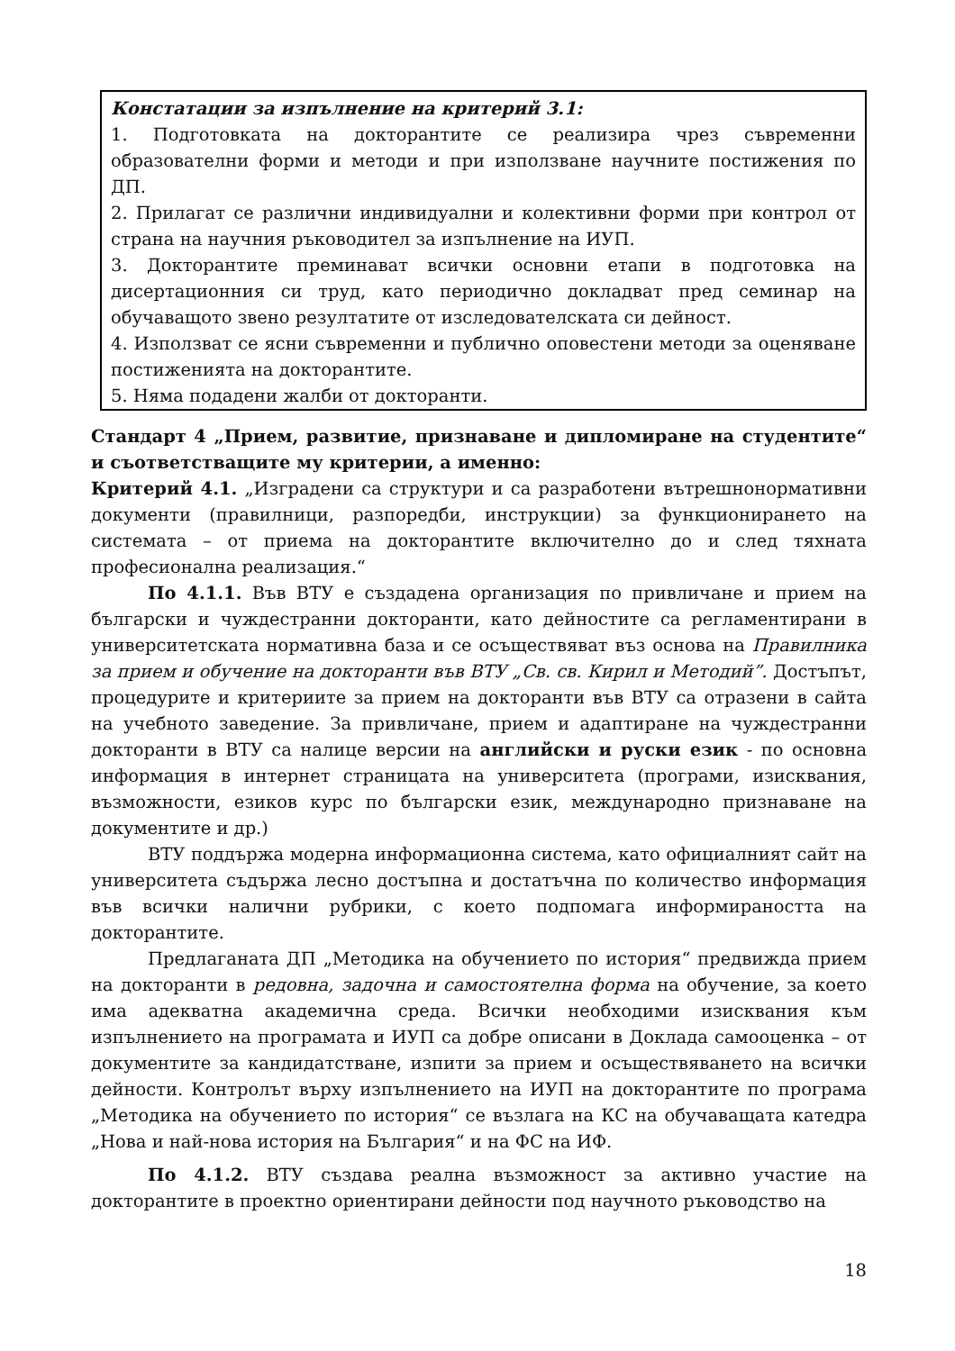Констатации за изпълнение на критерий 3.1:
1. Подготовката на докторантите се реализира чрез съвременни образователни форми и методи и при използване научните постижения по ДП.
2. Прилагат се различни индивидуални и колективни форми при контрол от страна на научния ръководител за изпълнение на ИУП.
3. Докторантите преминават всички основни етапи в подготовка на дисертационния си труд, като периодично докладват пред семинар на обучаващото звено резултатите от изследователската си дейност.
4. Използват се ясни съвременни и публично оповестени методи за оценяване постиженията на докторантите.
5. Няма подадени жалби от докторанти.
Стандарт 4 „Прием, развитие, признаване и дипломиране на студентите“ и съответстващите му критерии, а именно:
Критерий 4.1. „Изградени са структури и са разработени вътрешнонормативни документи (правилници, разпоредби, инструкции) за функционирането на системата – от приема на докторантите включително до и след тяхната професионална реализация.“
По 4.1.1. Във ВТУ е създадена организация по привличане и прием на български и чуждестранни докторанти, като дейностите са регламентирани в университетската нормативна база и се осъществяват въз основа на Правилника за прием и обучение на докторанти във ВТУ „Св. св. Кирил и Методий”. Достъпът, процедурите и критериите за прием на докторанти във ВТУ са отразени в сайта на учебното заведение. За привличане, прием и адаптиране на чуждестранни докторанти в ВТУ са налице версии на английски и руски език - по основна информация в интернет страницата на университета (програми, изисквания, възможности, езиков курс по български език, международно признаване на документите и др.)
ВТУ поддържа модерна информационна система, като официалният сайт на университета съдържа лесно достъпна и достатъчна по количество информация във всички налични рубрики, с което подпомага информираността на докторантите.
Предлаганата ДП „Методика на обучението по история“ предвижда прием на докторанти в редовна, задочна и самостоятелна форма на обучение, за което има адекватна академична среда. Всички необходими изисквания към изпълнението на програмата и ИУП са добре описани в Доклада самооценка – от документите за кандидатстване, изпити за прием и осъществяването на всички дейности. Контролът върху изпълнението на ИУП на докторантите по програма „Методика на обучението по история“ се възлага на КС на обучаващата катедра „Нова и най-нова история на България“ и на ФС на ИФ.
По 4.1.2. ВТУ създава реална възможност за активно участие на докторантите в проектно ориентирани дейности под научното ръководство на
18